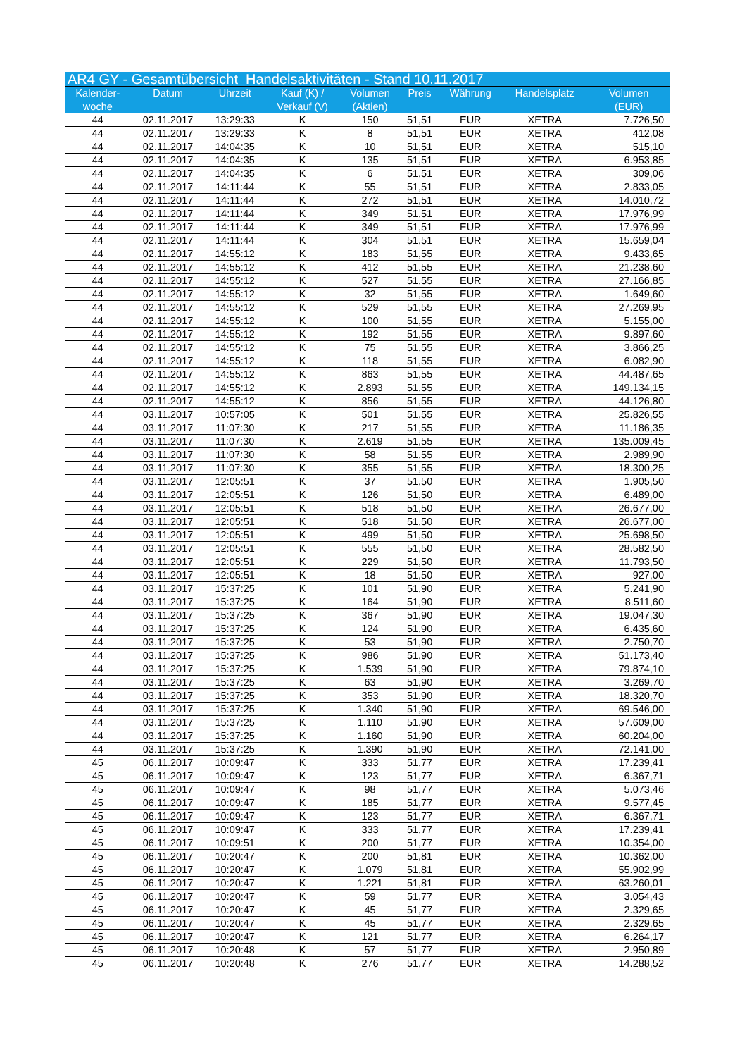| AR4 GY - Gesamtübersicht Handelsaktivitäten - Stand 10.11.2017 | | | | | | | | |
| Kalender- woche | Datum | Uhrzeit | Kauf (K) / Verkauf (V) | Volumen (Aktien) | Preis | Währung | Handelsplatz | Volumen (EUR) |
| 44 | 02.11.2017 | 13:29:33 | K | 150 | 51,51 | EUR | XETRA | 7.726,50 |
| 44 | 02.11.2017 | 13:29:33 | K | 8 | 51,51 | EUR | XETRA | 412,08 |
| 44 | 02.11.2017 | 14:04:35 | K | 10 | 51,51 | EUR | XETRA | 515,10 |
| 44 | 02.11.2017 | 14:04:35 | K | 135 | 51,51 | EUR | XETRA | 6.953,85 |
| 44 | 02.11.2017 | 14:04:35 | K | 6 | 51,51 | EUR | XETRA | 309,06 |
| 44 | 02.11.2017 | 14:11:44 | K | 55 | 51,51 | EUR | XETRA | 2.833,05 |
| 44 | 02.11.2017 | 14:11:44 | K | 272 | 51,51 | EUR | XETRA | 14.010,72 |
| 44 | 02.11.2017 | 14:11:44 | K | 349 | 51,51 | EUR | XETRA | 17.976,99 |
| 44 | 02.11.2017 | 14:11:44 | K | 349 | 51,51 | EUR | XETRA | 17.976,99 |
| 44 | 02.11.2017 | 14:11:44 | K | 304 | 51,51 | EUR | XETRA | 15.659,04 |
| 44 | 02.11.2017 | 14:55:12 | K | 183 | 51,55 | EUR | XETRA | 9.433,65 |
| 44 | 02.11.2017 | 14:55:12 | K | 412 | 51,55 | EUR | XETRA | 21.238,60 |
| 44 | 02.11.2017 | 14:55:12 | K | 527 | 51,55 | EUR | XETRA | 27.166,85 |
| 44 | 02.11.2017 | 14:55:12 | K | 32 | 51,55 | EUR | XETRA | 1.649,60 |
| 44 | 02.11.2017 | 14:55:12 | K | 529 | 51,55 | EUR | XETRA | 27.269,95 |
| 44 | 02.11.2017 | 14:55:12 | K | 100 | 51,55 | EUR | XETRA | 5.155,00 |
| 44 | 02.11.2017 | 14:55:12 | K | 192 | 51,55 | EUR | XETRA | 9.897,60 |
| 44 | 02.11.2017 | 14:55:12 | K | 75 | 51,55 | EUR | XETRA | 3.866,25 |
| 44 | 02.11.2017 | 14:55:12 | K | 118 | 51,55 | EUR | XETRA | 6.082,90 |
| 44 | 02.11.2017 | 14:55:12 | K | 863 | 51,55 | EUR | XETRA | 44.487,65 |
| 44 | 02.11.2017 | 14:55:12 | K | 2.893 | 51,55 | EUR | XETRA | 149.134,15 |
| 44 | 02.11.2017 | 14:55:12 | K | 856 | 51,55 | EUR | XETRA | 44.126,80 |
| 44 | 03.11.2017 | 10:57:05 | K | 501 | 51,55 | EUR | XETRA | 25.826,55 |
| 44 | 03.11.2017 | 11:07:30 | K | 217 | 51,55 | EUR | XETRA | 11.186,35 |
| 44 | 03.11.2017 | 11:07:30 | K | 2.619 | 51,55 | EUR | XETRA | 135.009,45 |
| 44 | 03.11.2017 | 11:07:30 | K | 58 | 51,55 | EUR | XETRA | 2.989,90 |
| 44 | 03.11.2017 | 11:07:30 | K | 355 | 51,55 | EUR | XETRA | 18.300,25 |
| 44 | 03.11.2017 | 12:05:51 | K | 37 | 51,50 | EUR | XETRA | 1.905,50 |
| 44 | 03.11.2017 | 12:05:51 | K | 126 | 51,50 | EUR | XETRA | 6.489,00 |
| 44 | 03.11.2017 | 12:05:51 | K | 518 | 51,50 | EUR | XETRA | 26.677,00 |
| 44 | 03.11.2017 | 12:05:51 | K | 518 | 51,50 | EUR | XETRA | 26.677,00 |
| 44 | 03.11.2017 | 12:05:51 | K | 499 | 51,50 | EUR | XETRA | 25.698,50 |
| 44 | 03.11.2017 | 12:05:51 | K | 555 | 51,50 | EUR | XETRA | 28.582,50 |
| 44 | 03.11.2017 | 12:05:51 | K | 229 | 51,50 | EUR | XETRA | 11.793,50 |
| 44 | 03.11.2017 | 12:05:51 | K | 18 | 51,50 | EUR | XETRA | 927,00 |
| 44 | 03.11.2017 | 15:37:25 | K | 101 | 51,90 | EUR | XETRA | 5.241,90 |
| 44 | 03.11.2017 | 15:37:25 | K | 164 | 51,90 | EUR | XETRA | 8.511,60 |
| 44 | 03.11.2017 | 15:37:25 | K | 367 | 51,90 | EUR | XETRA | 19.047,30 |
| 44 | 03.11.2017 | 15:37:25 | K | 124 | 51,90 | EUR | XETRA | 6.435,60 |
| 44 | 03.11.2017 | 15:37:25 | K | 53 | 51,90 | EUR | XETRA | 2.750,70 |
| 44 | 03.11.2017 | 15:37:25 | K | 986 | 51,90 | EUR | XETRA | 51.173,40 |
| 44 | 03.11.2017 | 15:37:25 | K | 1.539 | 51,90 | EUR | XETRA | 79.874,10 |
| 44 | 03.11.2017 | 15:37:25 | K | 63 | 51,90 | EUR | XETRA | 3.269,70 |
| 44 | 03.11.2017 | 15:37:25 | K | 353 | 51,90 | EUR | XETRA | 18.320,70 |
| 44 | 03.11.2017 | 15:37:25 | K | 1.340 | 51,90 | EUR | XETRA | 69.546,00 |
| 44 | 03.11.2017 | 15:37:25 | K | 1.110 | 51,90 | EUR | XETRA | 57.609,00 |
| 44 | 03.11.2017 | 15:37:25 | K | 1.160 | 51,90 | EUR | XETRA | 60.204,00 |
| 44 | 03.11.2017 | 15:37:25 | K | 1.390 | 51,90 | EUR | XETRA | 72.141,00 |
| 45 | 06.11.2017 | 10:09:47 | K | 333 | 51,77 | EUR | XETRA | 17.239,41 |
| 45 | 06.11.2017 | 10:09:47 | K | 123 | 51,77 | EUR | XETRA | 6.367,71 |
| 45 | 06.11.2017 | 10:09:47 | K | 98 | 51,77 | EUR | XETRA | 5.073,46 |
| 45 | 06.11.2017 | 10:09:47 | K | 185 | 51,77 | EUR | XETRA | 9.577,45 |
| 45 | 06.11.2017 | 10:09:47 | K | 123 | 51,77 | EUR | XETRA | 6.367,71 |
| 45 | 06.11.2017 | 10:09:47 | K | 333 | 51,77 | EUR | XETRA | 17.239,41 |
| 45 | 06.11.2017 | 10:09:51 | K | 200 | 51,77 | EUR | XETRA | 10.354,00 |
| 45 | 06.11.2017 | 10:20:47 | K | 200 | 51,81 | EUR | XETRA | 10.362,00 |
| 45 | 06.11.2017 | 10:20:47 | K | 1.079 | 51,81 | EUR | XETRA | 55.902,99 |
| 45 | 06.11.2017 | 10:20:47 | K | 1.221 | 51,81 | EUR | XETRA | 63.260,01 |
| 45 | 06.11.2017 | 10:20:47 | K | 59 | 51,77 | EUR | XETRA | 3.054,43 |
| 45 | 06.11.2017 | 10:20:47 | K | 45 | 51,77 | EUR | XETRA | 2.329,65 |
| 45 | 06.11.2017 | 10:20:47 | K | 45 | 51,77 | EUR | XETRA | 2.329,65 |
| 45 | 06.11.2017 | 10:20:47 | K | 121 | 51,77 | EUR | XETRA | 6.264,17 |
| 45 | 06.11.2017 | 10:20:48 | K | 57 | 51,77 | EUR | XETRA | 2.950,89 |
| 45 | 06.11.2017 | 10:20:48 | K | 276 | 51,77 | EUR | XETRA | 14.288,52 |